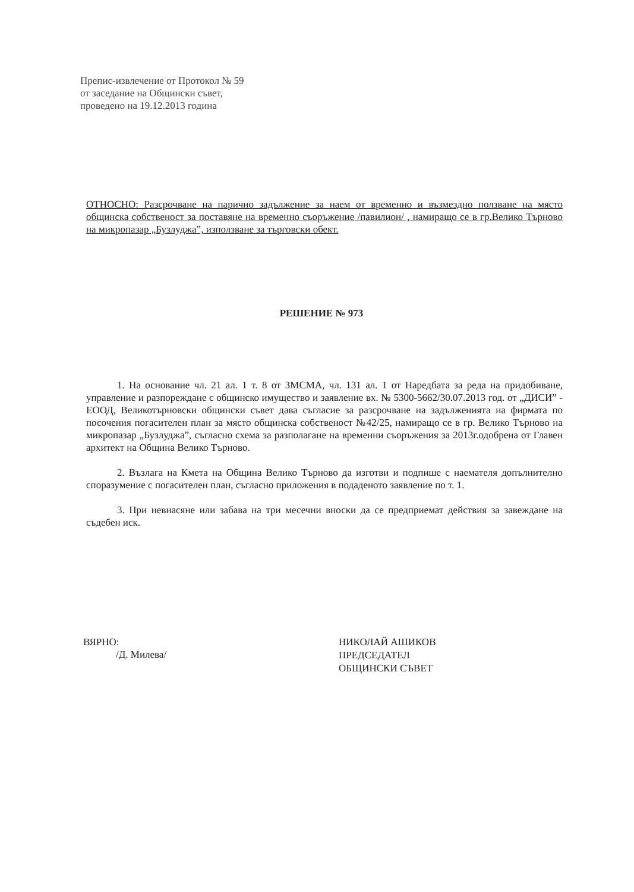Препис-извлечение от Протокол № 59
от заседание на Общински съвет,
проведено на 19.12.2013 година
ОТНОСНО: Разсрочване на парично задължение за наем от временно и възмездно ползване на място общинска собственост за поставяне на временно съоръжение /павилион/ , намиращо се в гр.Велико Търново на микропазар „Бузлуджа”, използване за търговски обект.
РЕШЕНИЕ № 973
1. На основание чл. 21 ал. 1 т. 8 от ЗМСМА, чл. 131 ал. 1 от Наредбата за реда на придобиване, управление и разпореждане с общинско имущество и заявление вх. № 5300-5662/30.07.2013 год. от „ДИСИ” - ЕООД, Великотърновски общински съвет дава съгласие за разсрочване на задълженията на фирмата по посочения погасителен план за място общинска собственост №42/25, намиращо се в гр. Велико Търново на микропазар „Бузлуджа”, съгласно схема за разполагане на временни съоръжения за 2013г.одобрена от Главен архитект на Община Велико Търново.
2. Възлага на Кмета на Община Велико Търново да изготви и подпише с наемателя допълнително споразумение с погасителен план, съгласно приложения в подаденото заявление по т. 1.
3. При невнасяне или забава на три месечни вноски да се предприемат действия за завеждане на съдебен иск.
ВЯРНО:
/Д. Милева/
НИКОЛАЙ АШИКОВ
ПРЕДСЕДАТЕЛ
ОБЩИНСКИ СЪВЕТ